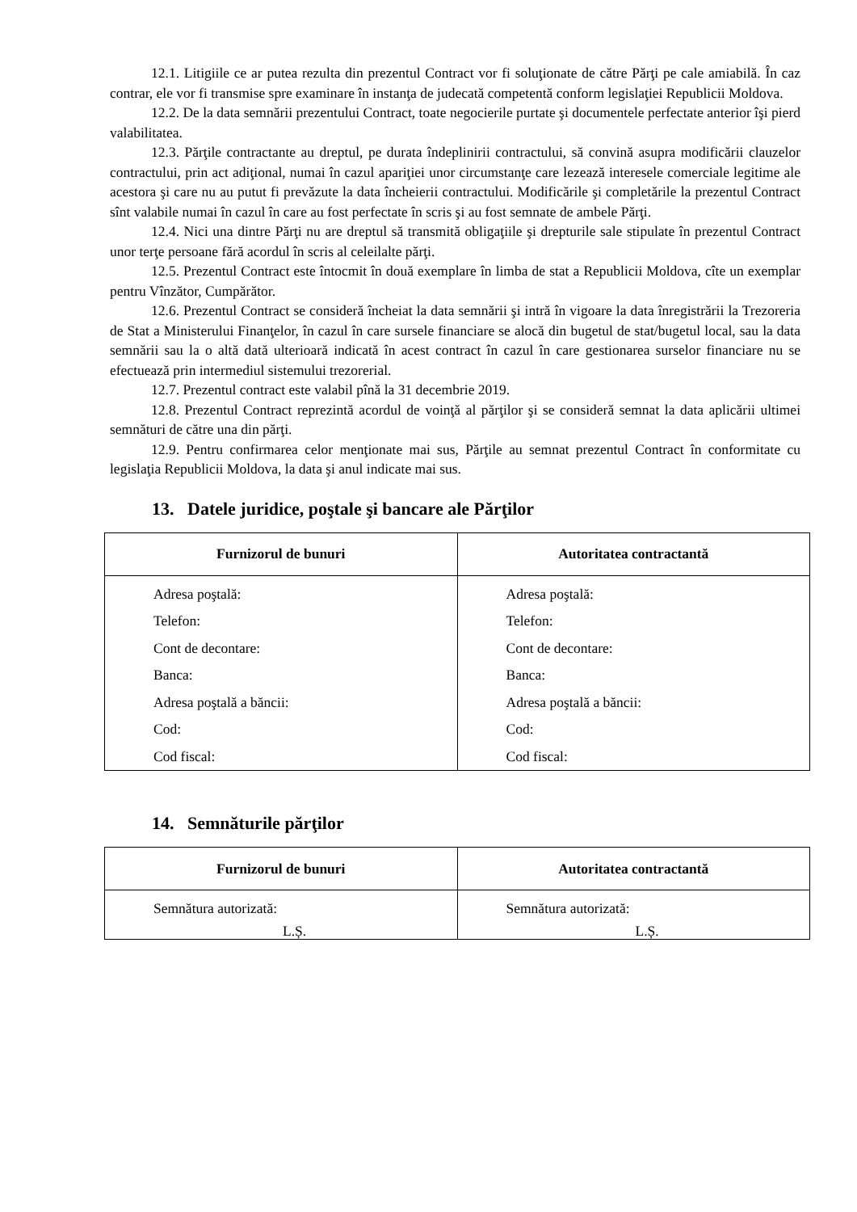12.1. Litigiile ce ar putea rezulta din prezentul Contract vor fi soluţionate de către Părţi pe cale amiabilă. În caz contrar, ele vor fi transmise spre examinare în instanţa de judecată competentă conform legislaţiei Republicii Moldova.
12.2. De la data semnării prezentului Contract, toate negocierile purtate şi documentele perfectate anterior îşi pierd valabilitatea.
12.3. Părţile contractante au dreptul, pe durata îndeplinirii contractului, să convină asupra modificării clauzelor contractului, prin act adiţional, numai în cazul apariţiei unor circumstanţe care lezează interesele comerciale legitime ale acestora şi care nu au putut fi prevăzute la data încheierii contractului. Modificările şi completările la prezentul Contract sînt valabile numai în cazul în care au fost perfectate în scris şi au fost semnate de ambele Părţi.
12.4. Nici una dintre Părţi nu are dreptul să transmită obligaţiile şi drepturile sale stipulate în prezentul Contract unor terţe persoane fără acordul în scris al celeilalte părţi.
12.5. Prezentul Contract este întocmit în două exemplare în limba de stat a Republicii Moldova, cîte un exemplar pentru Vînzător, Cumpărător.
12.6. Prezentul Contract se consideră încheiat la data semnării şi intră în vigoare la data înregistrării la Trezoreria de Stat a Ministerului Finanţelor, în cazul în care sursele financiare se alocă din bugetul de stat/bugetul local, sau la data semnării sau la o altă dată ulterioară indicată în acest contract în cazul în care gestionarea surselor financiare nu se efectuează prin intermediul sistemului trezorerial.
12.7. Prezentul contract este valabil pînă la 31 decembrie 2019.
12.8. Prezentul Contract reprezintă acordul de voinţă al părţilor şi se consideră semnat la data aplicării ultimei semnături de către una din părţi.
12.9. Pentru confirmarea celor menţionate mai sus, Părţile au semnat prezentul Contract în conformitate cu legislaţia Republicii Moldova, la data şi anul indicate mai sus.
13. Datele juridice, poştale şi bancare ale Părţilor
| Furnizorul de bunuri | Autoritatea contractantă |
| --- | --- |
| Adresa poştală: Telefon: Cont de decontare: Banca: Adresa poştală a băncii: Cod: Cod fiscal: | Adresa poştală: Telefon: Cont de decontare: Banca: Adresa poştală a băncii: Cod: Cod fiscal: |
14. Semnăturile părţilor
| Furnizorul de bunuri | Autoritatea contractantă |
| --- | --- |
| Semnătura autorizată: L.Ș. | Semnătura autorizată: L.Ș. |